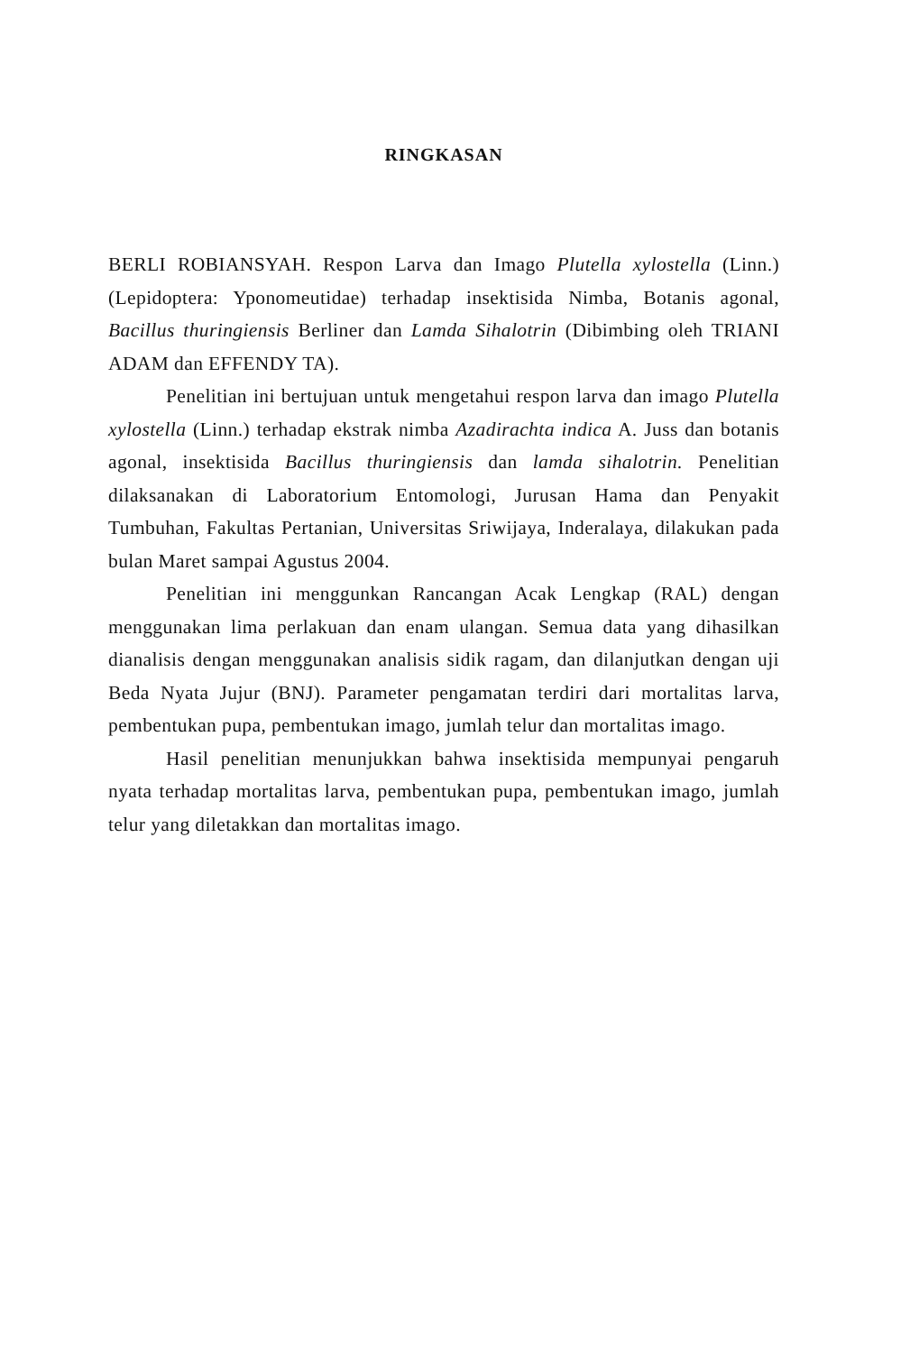RINGKASAN
BERLI ROBIANSYAH. Respon Larva dan Imago Plutella xylostella (Linn.) (Lepidoptera: Yponomeutidae) terhadap insektisida Nimba, Botanis agonal, Bacillus thuringiensis Berliner dan Lamda Sihalotrin (Dibimbing oleh TRIANI ADAM dan EFFENDY TA).
Penelitian ini bertujuan untuk mengetahui respon larva dan imago Plutella xylostella (Linn.) terhadap ekstrak nimba Azadirachta indica A. Juss dan botanis agonal, insektisida Bacillus thuringiensis dan lamda sihalotrin. Penelitian dilaksanakan di Laboratorium Entomologi, Jurusan Hama dan Penyakit Tumbuhan, Fakultas Pertanian, Universitas Sriwijaya, Inderalaya, dilakukan pada bulan Maret sampai Agustus 2004.
Penelitian ini menggunkan Rancangan Acak Lengkap (RAL) dengan menggunakan lima perlakuan dan enam ulangan. Semua data yang dihasilkan dianalisis dengan menggunakan analisis sidik ragam, dan dilanjutkan dengan uji Beda Nyata Jujur (BNJ). Parameter pengamatan terdiri dari mortalitas larva, pembentukan pupa, pembentukan imago, jumlah telur dan mortalitas imago.
Hasil penelitian menunjukkan bahwa insektisida mempunyai pengaruh nyata terhadap mortalitas larva, pembentukan pupa, pembentukan imago, jumlah telur yang diletakkan dan mortalitas imago.